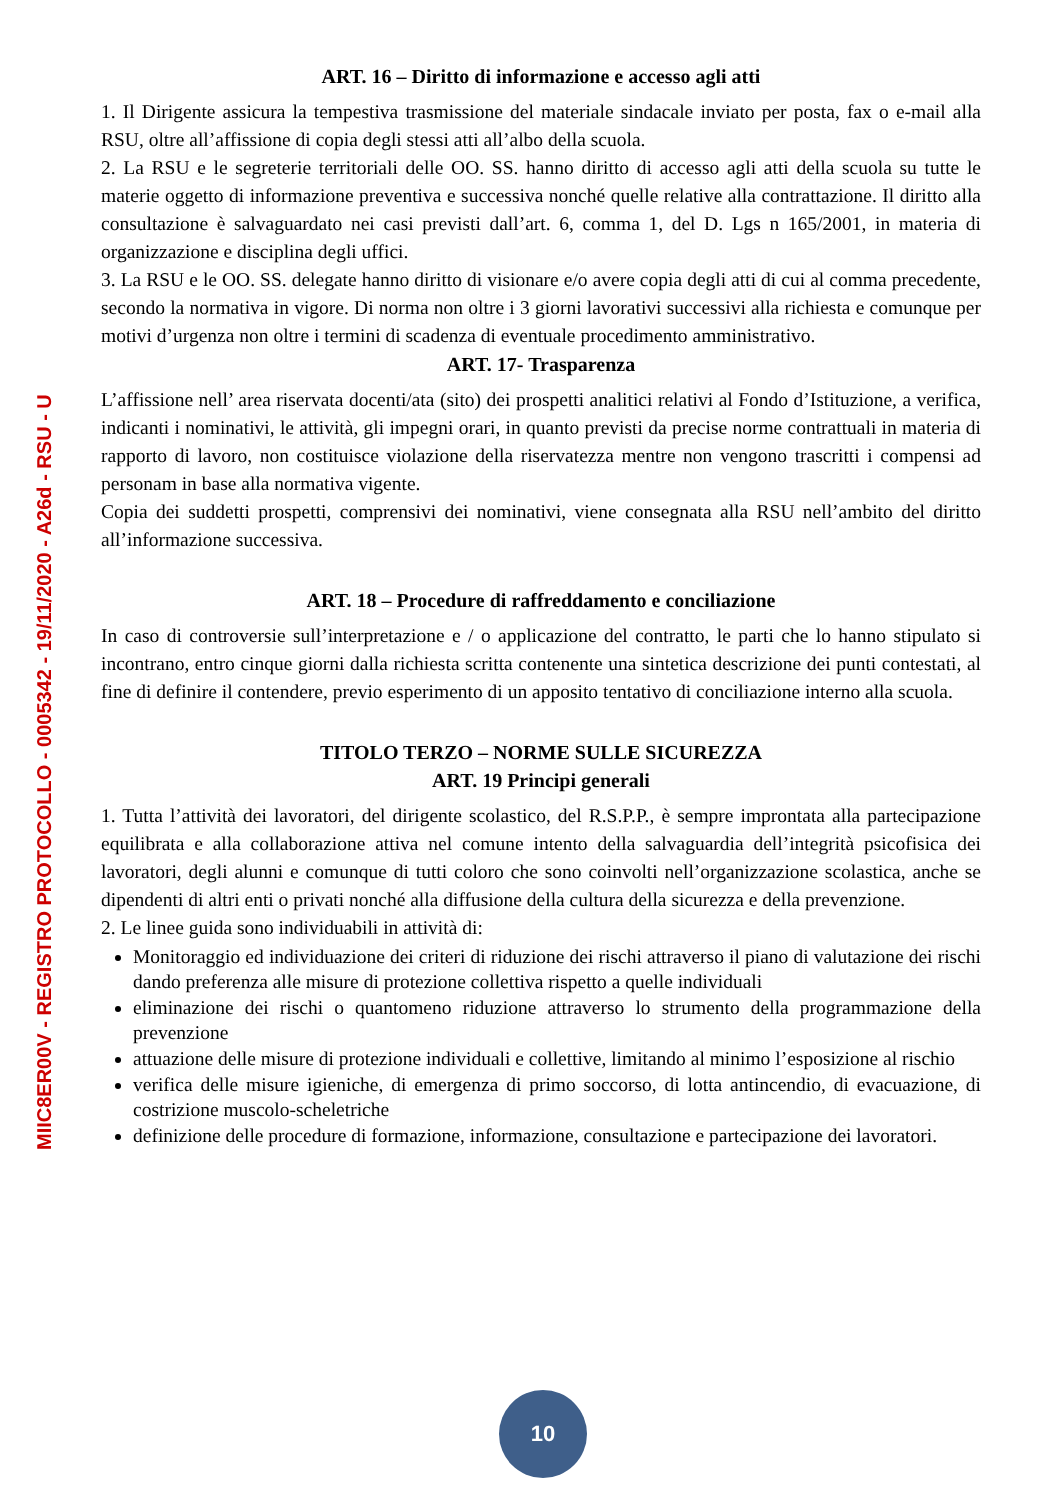MIIC8ER00V - REGISTRO PROTOCOLLO - 0005342 - 19/11/2020 - A26d - RSU - U
ART. 16 – Diritto di informazione e accesso agli atti
1. Il Dirigente assicura la tempestiva trasmissione del materiale sindacale inviato per posta, fax o e-mail alla RSU, oltre all’affissione di copia degli stessi atti all’albo della scuola.
2. La RSU e le segreterie territoriali delle OO. SS. hanno diritto di accesso agli atti della scuola su tutte le materie oggetto di informazione preventiva e successiva nonché quelle relative alla contrattazione. Il diritto alla consultazione è salvaguardato nei casi previsti dall’art. 6, comma 1, del D. Lgs n 165/2001, in materia di organizzazione e disciplina degli uffici.
3. La RSU e le OO. SS. delegate hanno diritto di visionare e/o avere copia degli atti di cui al comma precedente, secondo la normativa in vigore. Di norma non oltre i 3 giorni lavorativi successivi alla richiesta e comunque per motivi d’urgenza non oltre i termini di scadenza di eventuale procedimento amministrativo.
ART. 17- Trasparenza
L’affissione nell’ area riservata docenti/ata (sito) dei prospetti analitici relativi al Fondo d’Istituzione, a verifica, indicanti i nominativi, le attività, gli impegni orari, in quanto previsti da precise norme contrattuali in materia di rapporto di lavoro, non costituisce violazione della riservatezza mentre non vengono trascritti i compensi ad personam in base alla normativa vigente.
Copia dei suddetti prospetti, comprensivi dei nominativi, viene consegnata alla RSU nell’ambito del diritto all’informazione successiva.
ART. 18 – Procedure di raffreddamento e conciliazione
In caso di controversie sull’interpretazione e / o applicazione del contratto, le parti che lo hanno stipulato si incontrano, entro cinque giorni dalla richiesta scritta contenente una sintetica descrizione dei punti contestati, al fine di definire il contendere, previo esperimento di un apposito tentativo di conciliazione interno alla scuola.
TITOLO TERZO – NORME SULLE SICUREZZA
ART. 19 Principi generali
1. Tutta l’attività dei lavoratori, del dirigente scolastico, del R.S.P.P., è sempre improntata alla partecipazione equilibrata e alla collaborazione attiva nel comune intento della salvaguardia dell’integrità psicofisica dei lavoratori, degli alunni e comunque di tutti coloro che sono coinvolti nell’organizzazione scolastica, anche se dipendenti di altri enti o privati nonché alla diffusione della cultura della sicurezza e della prevenzione.
2. Le linee guida sono individuabili in attività di:
Monitoraggio ed individuazione dei criteri di riduzione dei rischi attraverso il piano di valutazione dei rischi dando preferenza alle misure di protezione collettiva rispetto a quelle individuali
eliminazione dei rischi o quantomeno riduzione attraverso lo strumento della programmazione della prevenzione
attuazione delle misure di protezione individuali e collettive, limitando al minimo l’esposizione al rischio
verifica delle misure igieniche, di emergenza di primo soccorso, di lotta antincendio, di evacuazione, di costrizione muscolo-scheletriche
definizione delle procedure di formazione, informazione, consultazione e partecipazione dei lavoratori.
10